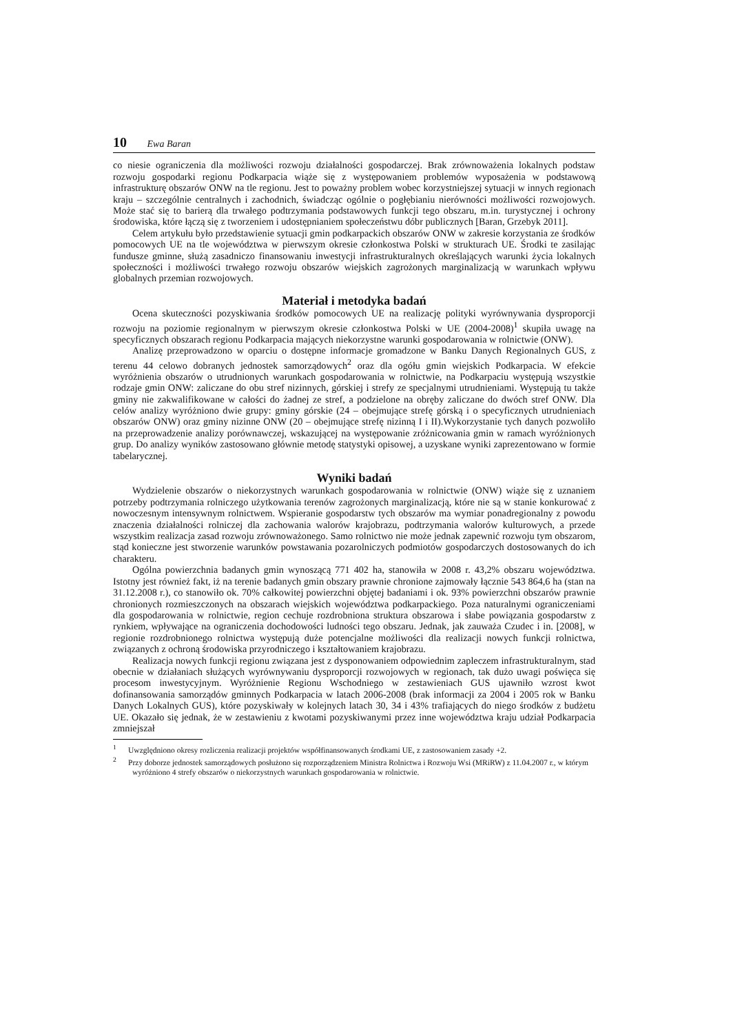10 Ewa Baran
co niesie ograniczenia dla możliwości rozwoju działalności gospodarczej. Brak zrównoważenia lokalnych podstaw rozwoju gospodarki regionu Podkarpacia wiąże się z występowaniem problemów wyposażenia w podstawową infrastrukturę obszarów ONW na tle regionu. Jest to poważny problem wobec korzystniejszej sytuacji w innych regionach kraju – szczególnie centralnych i zachodnich, świadcząc ogólnie o pogłębianiu nierówności możliwości rozwojowych. Może stać się to barierą dla trwałego podtrzymania podstawowych funkcji tego obszaru, m.in. turystycznej i ochrony środowiska, które łączą się z tworzeniem i udostępnianiem społeczeństwu dóbr publicznych [Baran, Grzebyk 2011].
Celem artykułu było przedstawienie sytuacji gmin podkarpackich obszarów ONW w zakresie korzystania ze środków pomocowych UE na tle województwa w pierwszym okresie członkostwa Polski w strukturach UE. Środki te zasilając fundusze gminne, służą zasadniczo finansowaniu inwestycji infrastrukturalnych określających warunki życia lokalnych społeczności i możliwości trwałego rozwoju obszarów wiejskich zagrożonych marginalizacją w warunkach wpływu globalnych przemian rozwojowych.
Materiał i metodyka badań
Ocena skuteczności pozyskiwania środków pomocowych UE na realizację polityki wyrównywania dysproporcji rozwoju na poziomie regionalnym w pierwszym okresie członkostwa Polski w UE (2004-2008)<sup>1</sup> skupiła uwagę na specyficznych obszarach regionu Podkarpacia mających niekorzystne warunki gospodarowania w rolnictwie (ONW).
Analizę przeprowadzono w oparciu o dostępne informacje gromadzone w Banku Danych Regionalnych GUS, z terenu 44 celowo dobranych jednostek samorządowych<sup>2</sup> oraz dla ogółu gmin wiejskich Podkarpacia. W efekcie wyróżnienia obszarów o utrudnionych warunkach gospodarowania w rolnictwie, na Podkarpaciu występują wszystkie rodzaje gmin ONW: zaliczane do obu stref nizinnych, górskiej i strefy ze specjalnymi utrudnieniami. Występują tu także gminy nie zakwalifikowane w całości do żadnej ze stref, a podzielone na obręby zaliczane do dwóch stref ONW. Dla celów analizy wyróżniono dwie grupy: gminy górskie (24 – obejmujące strefę górską i o specyficznych utrudnieniach obszarów ONW) oraz gminy nizinne ONW (20 – obejmujące strefę nizinną I i II).Wykorzystanie tych danych pozwoliło na przeprowadzenie analizy porównawczej, wskazującej na występowanie zróżnicowania gmin w ramach wyróżnionych grup. Do analizy wyników zastosowano głównie metodę statystyki opisowej, a uzyskane wyniki zaprezentowano w formie tabelarycznej.
Wyniki badań
Wydzielenie obszarów o niekorzystnych warunkach gospodarowania w rolnictwie (ONW) wiąże się z uznaniem potrzeby podtrzymania rolniczego użytkowania terenów zagrożonych marginalizacją, które nie są w stanie konkurować z nowoczesnym intensywnym rolnictwem. Wspieranie gospodarstw tych obszarów ma wymiar ponadregionalny z powodu znaczenia działalności rolniczej dla zachowania walorów krajobrazu, podtrzymania walorów kulturowych, a przede wszystkim realizacja zasad rozwoju zrównoważonego. Samo rolnictwo nie może jednak zapewnić rozwoju tym obszarom, stąd konieczne jest stworzenie warunków powstawania pozarolniczych podmiotów gospodarczych dostosowanych do ich charakteru.
Ogólna powierzchnia badanych gmin wynoszącą 771 402 ha, stanowiła w 2008 r. 43,2% obszaru województwa. Istotny jest również fakt, iż na terenie badanych gmin obszary prawnie chronione zajmowały łącznie 543 864,6 ha (stan na 31.12.2008 r.), co stanowiło ok. 70% całkowitej powierzchni objętej badaniami i ok. 93% powierzchni obszarów prawnie chronionych rozmieszczonych na obszarach wiejskich województwa podkarpackiego. Poza naturalnymi ograniczeniami dla gospodarowania w rolnictwie, region cechuje rozdrobniona struktura obszarowa i słabe powiązania gospodarstw z rynkiem, wpływające na ograniczenia dochodowości ludności tego obszaru. Jednak, jak zauważa Czudec i in. [2008], w regionie rozdrobnionego rolnictwa występują duże potencjalne możliwości dla realizacji nowych funkcji rolnictwa, związanych z ochroną środowiska przyrodniczego i kształtowaniem krajobrazu.
Realizacja nowych funkcji regionu związana jest z dysponowaniem odpowiednim zapleczem infrastrukturalnym, stad obecnie w działaniach służących wyrównywaniu dysproporcji rozwojowych w regionach, tak dużo uwagi poświęca się procesom inwestycyjnym. Wyróżnienie Regionu Wschodniego w zestawieniach GUS ujawniło wzrost kwot dofinansowania samorządów gminnych Podkarpacia w latach 2006-2008 (brak informacji za 2004 i 2005 rok w Banku Danych Lokalnych GUS), które pozyskiwały w kolejnych latach 30, 34 i 43% trafiających do niego środków z budżetu UE. Okazało się jednak, że w zestawieniu z kwotami pozyskiwanymi przez inne województwa kraju udział Podkarpacia zmniejszał
<sup>1</sup> Uwzględniono okresy rozliczenia realizacji projektów współfinansowanych środkami UE, z zastosowaniem zasady +2.
<sup>2</sup> Przy doborze jednostek samorządowych posłużono się rozporządzeniem Ministra Rolnictwa i Rozwoju Wsi (MRiRW) z 11.04.2007 r., w którym wyróżniono 4 strefy obszarów o niekorzystnych warunkach gospodarowania w rolnictwie.